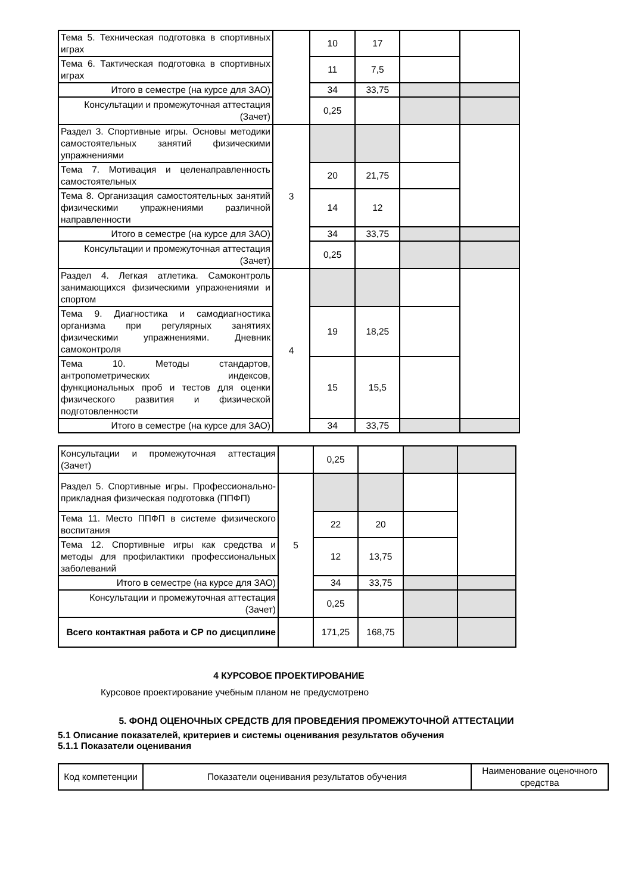| Тема 5. Техническая подготовка в спортивных играх | | 10 | 17 | | |
| Тема 6. Тактическая подготовка в спортивных играх | | 11 | 7,5 | | |
| Итого в семестре (на курсе для ЗАО) | | 34 | 33,75 | | |
| Консультации и промежуточная аттестация (Зачет) | | 0,25 | | | |
| Раздел 3. Спортивные игры. Основы методики самостоятельных занятий физическими упражнениями | 3 | | | | |
| Тема 7. Мотивация и целенаправленность самостоятельных | | 20 | 21,75 | | |
| Тема 8. Организация самостоятельных занятий физическими упражнениями различной направленности | | 14 | 12 | | |
| Итого в семестре (на курсе для ЗАО) | | 34 | 33,75 | | |
| Консультации и промежуточная аттестация (Зачет) | | 0,25 | | | |
| Раздел 4. Легкая атлетика. Самоконтроль занимающихся физическими упражнениями и спортом | 4 | | | | |
| Тема 9. Диагностика и самодиагностика организма при регулярных занятиях физическими упражнениями. Дневник самоконтроля | | 19 | 18,25 | | |
| Тема 10. Методы стандартов, антропометрических индексов, функциональных проб и тестов для оценки физического развития и физической подготовленности | | 15 | 15,5 | | |
| Итого в семестре (на курсе для ЗАО) | | 34 | 33,75 | | |
| Консультации и промежуточная аттестация (Зачет) | | 0,25 | | | |
| Раздел 5. Спортивные игры. Профессионально-прикладная физическая подготовка (ППФП) | 5 | | | | |
| Тема 11. Место ППФП в системе физического воспитания | | 22 | 20 | | |
| Тема 12. Спортивные игры как средства и методы для профилактики профессиональных заболеваний | | 12 | 13,75 | | |
| Итого в семестре (на курсе для ЗАО) | | 34 | 33,75 | | |
| Консультации и промежуточная аттестация (Зачет) | | 0,25 | | | |
| Всего контактная работа и СР по дисциплине | | 171,25 | 168,75 | | |
4 КУРСОВОЕ ПРОЕКТИРОВАНИЕ
Курсовое проектирование учебным планом не предусмотрено
5. ФОНД ОЦЕНОЧНЫХ СРЕДСТВ ДЛЯ ПРОВЕДЕНИЯ ПРОМЕЖУТОЧНОЙ АТТЕСТАЦИИ
5.1 Описание показателей, критериев и системы оценивания результатов обучения
5.1.1 Показатели оценивания
| Код компетенции | Показатели оценивания результатов обучения | Наименование оценочного средства |